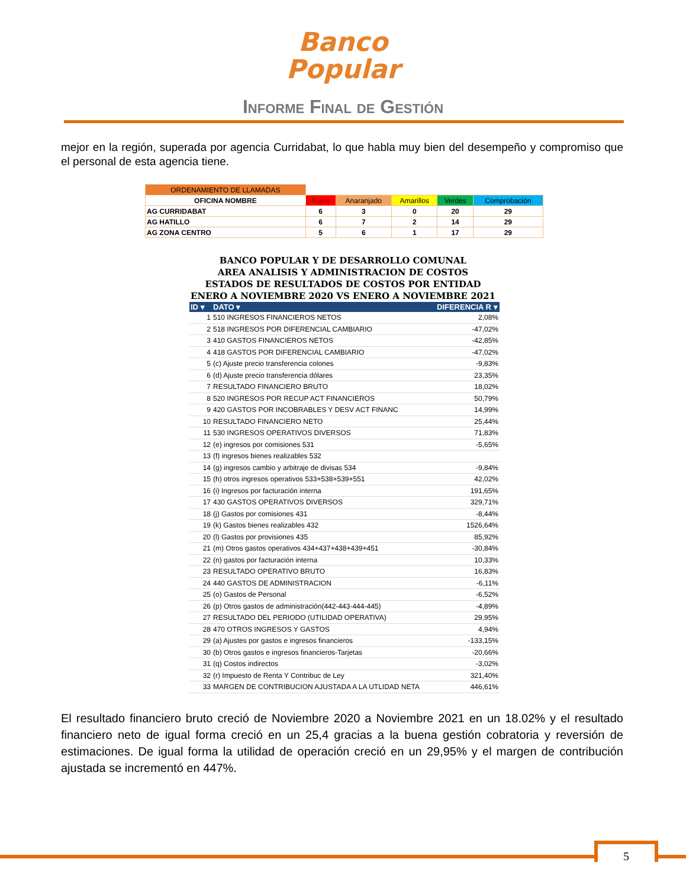Banco
Popular
Informe Final de Gestión
mejor en la región, superada por agencia Curridabat, lo que habla muy bien del desempeño y compromiso que el personal de esta agencia tiene.
| ORDENAMIENTO DE LLAMADAS | | | | | |
| OFICINA NOMBRE | Rojos | Anaranjado | Amarillos | Verdes | Comprobación |
| AG CURRIDABAT | 6 | 3 | 0 | 20 | 29 |
| AG HATILLO | 6 | 7 | 2 | 14 | 29 |
| AG ZONA CENTRO | 5 | 6 | 1 | 17 | 29 |
BANCO POPULAR Y DE DESARROLLO COMUNAL
AREA ANALISIS Y ADMINISTRACION DE COSTOS
ESTADOS DE RESULTADOS DE COSTOS POR ENTIDAD
ENERO A NOVIEMBRE 2020 VS ENERO A NOVIEMBRE 2021
| ID ▾ | DATO ▾ | DIFERENCIA R ▾ |
| --- | --- | --- |
| 1 | 510 INGRESOS FINANCIEROS NETOS | 2,08% |
| 2 | 518 INGRESOS POR DIFERENCIAL CAMBIARIO | -47,02% |
| 3 | 410 GASTOS FINANCIEROS NETOS | -42,85% |
| 4 | 418 GASTOS POR DIFERENCIAL CAMBIARIO | -47,02% |
| 5 | (c) Ajuste precio transferencia colones | -9,83% |
| 6 | (d) Ajuste precio transferencia dólares | 23,35% |
| 7 | RESULTADO FINANCIERO BRUTO | 18,02% |
| 8 | 520 INGRESOS POR RECUP ACT FINANCIEROS | 50,79% |
| 9 | 420 GASTOS POR INCOBRABLES Y DESV ACT FINANC | 14,99% |
| 10 | RESULTADO FINANCIERO NETO | 25,44% |
| 11 | 530 INGRESOS OPERATIVOS DIVERSOS | 71,83% |
| 12 | (e) ingresos por comisiones 531 | -5,65% |
| 13 | (f) ingresos bienes realizables 532 | |
| 14 | (g) ingresos cambio y arbitraje de divisas 534 | -9,84% |
| 15 | (h) otros ingresos operativos 533+538+539+551 | 42,02% |
| 16 | (i) Ingresos por facturación interna | 191,65% |
| 17 | 430 GASTOS OPERATIVOS DIVERSOS | 329,71% |
| 18 | (j) Gastos por comisiones 431 | -8,44% |
| 19 | (k) Gastos bienes realizables 432 | 1526,64% |
| 20 | (l) Gastos por provisiones 435 | 85,92% |
| 21 | (m) Otros gastos operativos 434+437+438+439+451 | -30,84% |
| 22 | (n) gastos por facturación interna | 10,33% |
| 23 | RESULTADO OPERATIVO BRUTO | 16,83% |
| 24 | 440 GASTOS DE ADMINISTRACION | -6,11% |
| 25 | (o) Gastos de Personal | -6,52% |
| 26 | (p) Otros gastos de administración(442-443-444-445) | -4,89% |
| 27 | RESULTADO DEL PERIODO (UTILIDAD OPERATIVA) | 29,95% |
| 28 | 470 OTROS INGRESOS Y GASTOS | 4,94% |
| 29 | (a) Ajustes por gastos e ingresos financieros | -133,15% |
| 30 | (b) Otros gastos e ingresos financieros-Tarjetas | -20,66% |
| 31 | (q) Costos indirectos | -3,02% |
| 32 | (r) Impuesto de Renta Y Contribuc de Ley | 321,40% |
| 33 | MARGEN DE CONTRIBUCION AJUSTADA A LA UTLIDAD NETA | 446,61% |
El resultado financiero bruto creció de Noviembre 2020 a Noviembre 2021 en un 18.02% y el resultado financiero neto de igual forma creció en un 25,4 gracias a la buena gestión cobratoria y reversión de estimaciones. De igual forma la utilidad de operación creció en un 29,95% y el margen de contribución ajustada se incrementó en 447%.
5